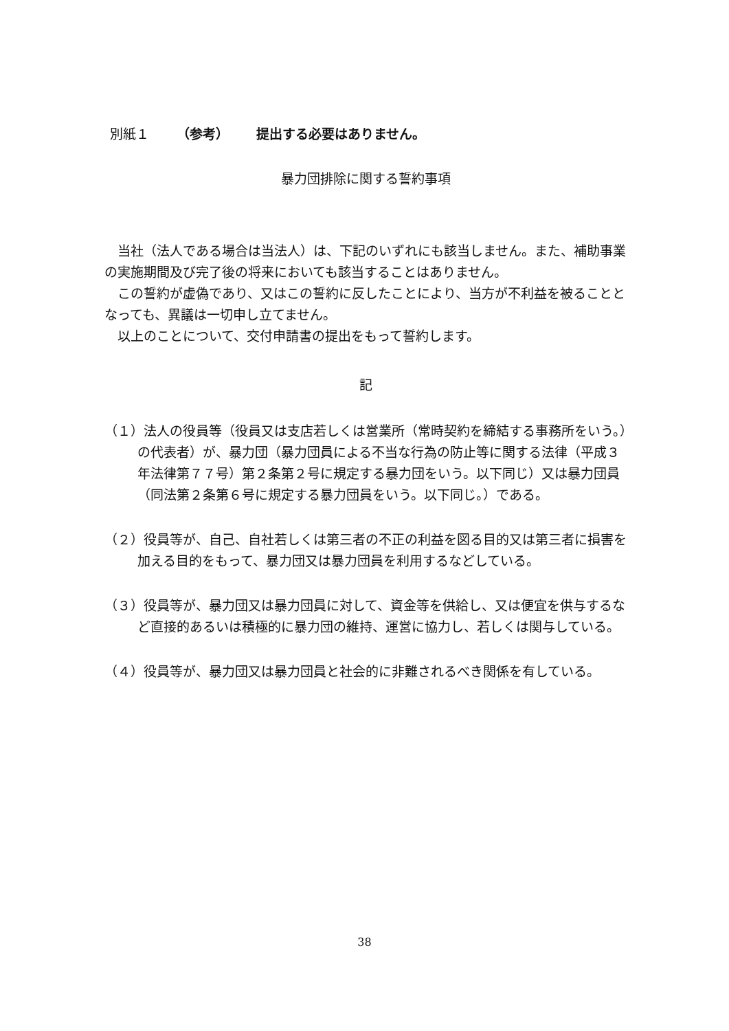別紙１ （参考） 提出する必要はありません。
暴力団排除に関する誓約事項
当社（法人である場合は当法人）は、下記のいずれにも該当しません。また、補助事業の実施期間及び完了後の将来においても該当することはありません。
この誓約が虚偽であり、又はこの誓約に反したことにより、当方が不利益を被ることとなっても、異議は一切申し立てません。
以上のことについて、交付申請書の提出をもって誓約します。
記
（１）法人の役員等（役員又は支店若しくは営業所（常時契約を締結する事務所をいう。）の代表者）が、暴力団（暴力団員による不当な行為の防止等に関する法律（平成３年法律第７７号）第２条第２号に規定する暴力団をいう。以下同じ）又は暴力団員（同法第２条第６号に規定する暴力団員をいう。以下同じ。）である。
（２）役員等が、自己、自社若しくは第三者の不正の利益を図る目的又は第三者に損害を加える目的をもって、暴力団又は暴力団員を利用するなどしている。
（３）役員等が、暴力団又は暴力団員に対して、資金等を供給し、又は便宜を供与するなど直接的あるいは積極的に暴力団の維持、運営に協力し、若しくは関与している。
（４）役員等が、暴力団又は暴力団員と社会的に非難されるべき関係を有している。
38